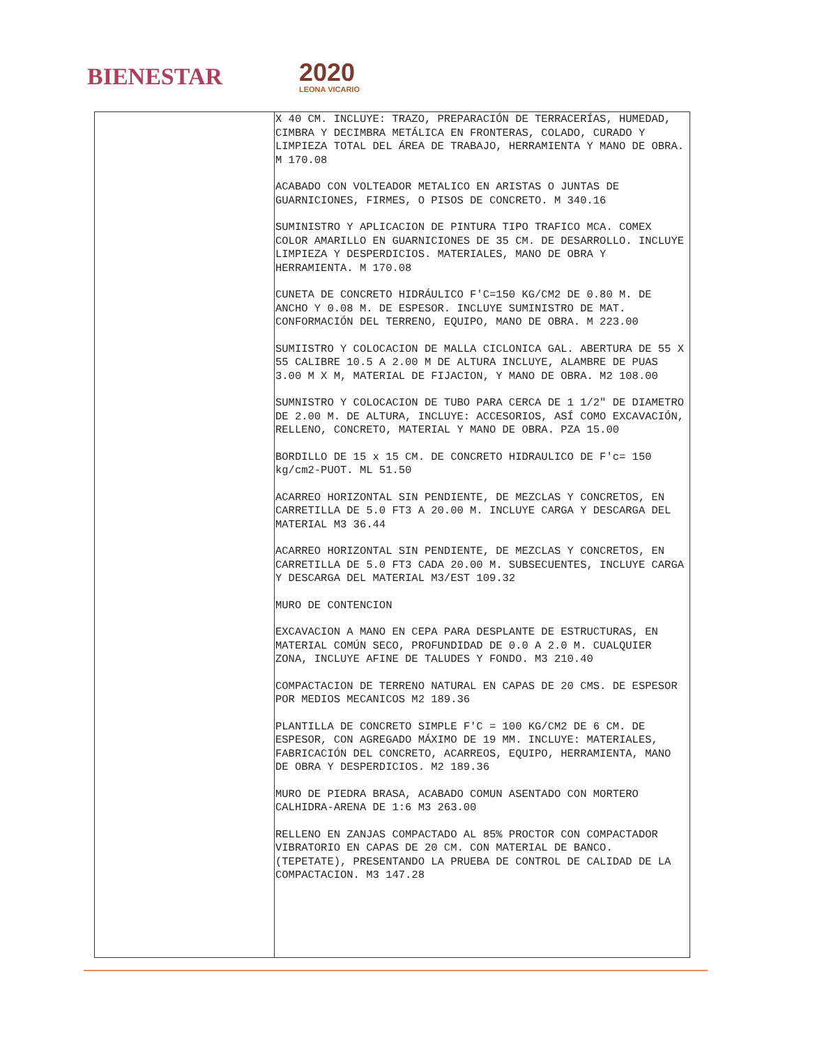BIENESTAR
2020
LEONA VICARIO
| | X 40 CM. INCLUYE: TRAZO, PREPARACIÓN DE TERRACERÍAS, HUMEDAD, CIMBRA Y DECIMBRA METÁLICA EN FRONTERAS, COLADO, CURADO Y LIMPIEZA TOTAL DEL ÁREA DE TRABAJO, HERRAMIENTA Y MANO DE OBRA. M 170.08 ACABADO CON VOLTEADOR METALICO EN ARISTAS O JUNTAS DE GUARNICIONES, FIRMES, O PISOS DE CONCRETO. M 340.16 SUMINISTRO Y APLICACION DE PINTURA TIPO TRAFICO MCA. COMEX COLOR AMARILLO EN GUARNICIONES DE 35 CM. DE DESARROLLO. INCLUYE LIMPIEZA Y DESPERDICIOS. MATERIALES, MANO DE OBRA Y HERRAMIENTA. M 170.08 CUNETA DE CONCRETO HIDRÁULICO F'C=150 KG/CM2 DE 0.80 M. DE ANCHO Y 0.08 M. DE ESPESOR. INCLUYE SUMINISTRO DE MAT. CONFORMACIÓN DEL TERRENO, EQUIPO, MANO DE OBRA. M 223.00 SUMIISTRO Y COLOCACION DE MALLA CICLONICA GAL. ABERTURA DE 55 X 55 CALIBRE 10.5 A 2.00 M DE ALTURA INCLUYE, ALAMBRE DE PUAS 3.00 M X M, MATERIAL DE FIJACION, Y MANO DE OBRA. M2 108.00 SUMNISTRO Y COLOCACION DE TUBO PARA CERCA DE 1 1/2" DE DIAMETRO DE 2.00 M. DE ALTURA, INCLUYE: ACCESORIOS, ASÍ COMO EXCAVACIÓN, RELLENO, CONCRETO, MATERIAL Y MANO DE OBRA. PZA 15.00 BORDILLO DE 15 x 15 CM. DE CONCRETO HIDRAULICO DE F'c= 150 kg/cm2-PUOT. ML 51.50 ACARREO HORIZONTAL SIN PENDIENTE, DE MEZCLAS Y CONCRETOS, EN CARRETILLA DE 5.0 FT3 A 20.00 M. INCLUYE CARGA Y DESCARGA DEL MATERIAL M3 36.44 ACARREO HORIZONTAL SIN PENDIENTE, DE MEZCLAS Y CONCRETOS, EN CARRETILLA DE 5.0 FT3 CADA 20.00 M. SUBSECUENTES, INCLUYE CARGA Y DESCARGA DEL MATERIAL M3/EST 109.32 MURO DE CONTENCION EXCAVACION A MANO EN CEPA PARA DESPLANTE DE ESTRUCTURAS, EN MATERIAL COMÚN SECO, PROFUNDIDAD DE 0.0 A 2.0 M. CUALQUIER ZONA, INCLUYE AFINE DE TALUDES Y FONDO. M3 210.40 COMPACTACION DE TERRENO NATURAL EN CAPAS DE 20 CMS. DE ESPESOR POR MEDIOS MECANICOS M2 189.36 PLANTILLA DE CONCRETO SIMPLE F'C = 100 KG/CM2 DE 6 CM. DE ESPESOR, CON AGREGADO MÁXIMO DE 19 MM. INCLUYE: MATERIALES, FABRICACIÓN DEL CONCRETO, ACARREOS, EQUIPO, HERRAMIENTA, MANO DE OBRA Y DESPERDICIOS. M2 189.36 MURO DE PIEDRA BRASA, ACABADO COMUN ASENTADO CON MORTERO CALHIDRA-ARENA DE 1:6 M3 263.00 RELLENO EN ZANJAS COMPACTADO AL 85% PROCTOR CON COMPACTADOR VIBRATORIO EN CAPAS DE 20 CM. CON MATERIAL DE BANCO. (TEPETATE), PRESENTANDO LA PRUEBA DE CONTROL DE CALIDAD DE LA COMPACTACION. M3 147.28 |